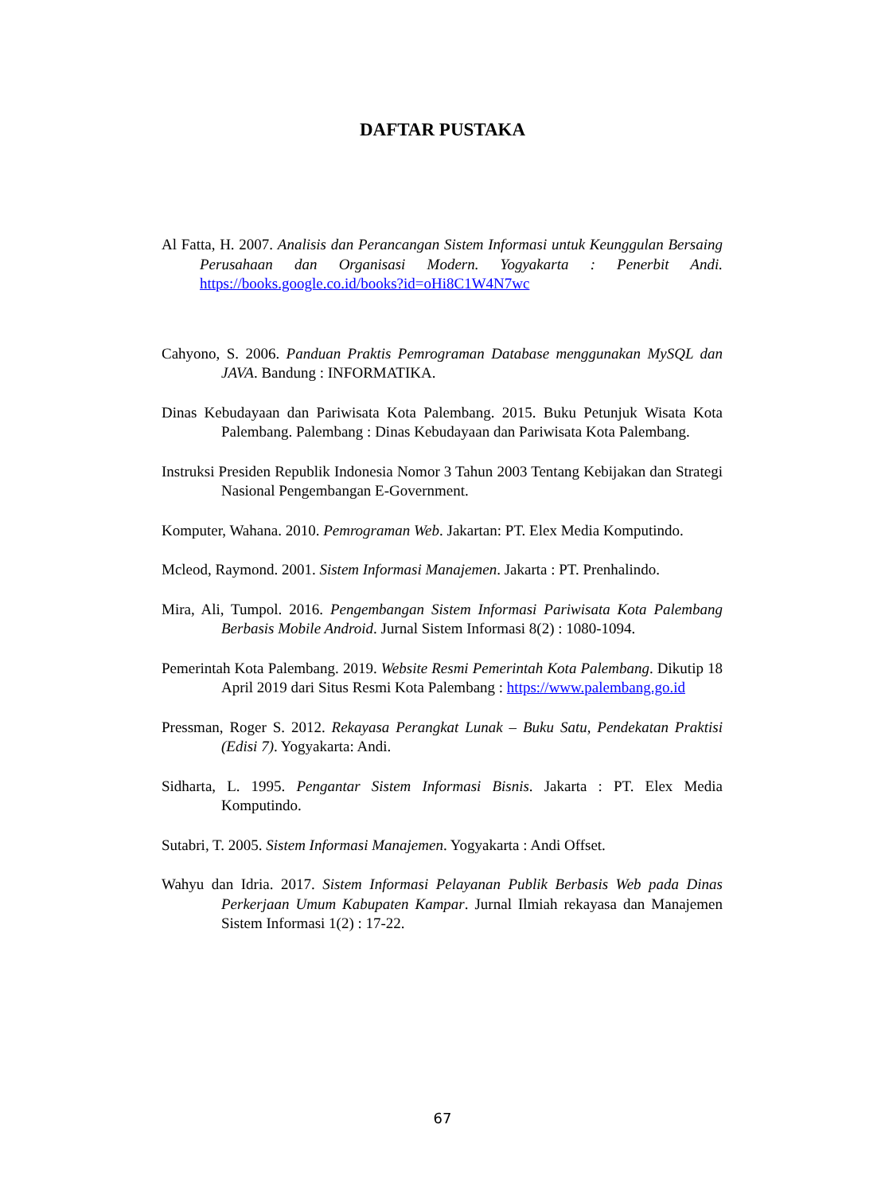DAFTAR PUSTAKA
Al Fatta, H. 2007. Analisis dan Perancangan Sistem Informasi untuk Keunggulan Bersaing Perusahaan dan Organisasi Modern. Yogyakarta : Penerbit Andi. https://books.google.co.id/books?id=oHi8C1W4N7wc
Cahyono, S. 2006. Panduan Praktis Pemrograman Database menggunakan MySQL dan JAVA. Bandung : INFORMATIKA.
Dinas Kebudayaan dan Pariwisata Kota Palembang. 2015. Buku Petunjuk Wisata Kota Palembang. Palembang : Dinas Kebudayaan dan Pariwisata Kota Palembang.
Instruksi Presiden Republik Indonesia Nomor 3 Tahun 2003 Tentang Kebijakan dan Strategi Nasional Pengembangan E-Government.
Komputer, Wahana. 2010. Pemrograman Web. Jakartan: PT. Elex Media Komputindo.
Mcleod, Raymond. 2001. Sistem Informasi Manajemen. Jakarta : PT. Prenhalindo.
Mira, Ali, Tumpol. 2016. Pengembangan Sistem Informasi Pariwisata Kota Palembang Berbasis Mobile Android. Jurnal Sistem Informasi 8(2) : 1080-1094.
Pemerintah Kota Palembang. 2019. Website Resmi Pemerintah Kota Palembang. Dikutip 18 April 2019 dari Situs Resmi Kota Palembang : https://www.palembang.go.id
Pressman, Roger S. 2012. Rekayasa Perangkat Lunak – Buku Satu, Pendekatan Praktisi (Edisi 7). Yogyakarta: Andi.
Sidharta, L. 1995. Pengantar Sistem Informasi Bisnis. Jakarta : PT. Elex Media Komputindo.
Sutabri, T. 2005. Sistem Informasi Manajemen. Yogyakarta : Andi Offset.
Wahyu dan Idria. 2017. Sistem Informasi Pelayanan Publik Berbasis Web pada Dinas Perkerjaan Umum Kabupaten Kampar. Jurnal Ilmiah rekayasa dan Manajemen Sistem Informasi 1(2) : 17-22.
67